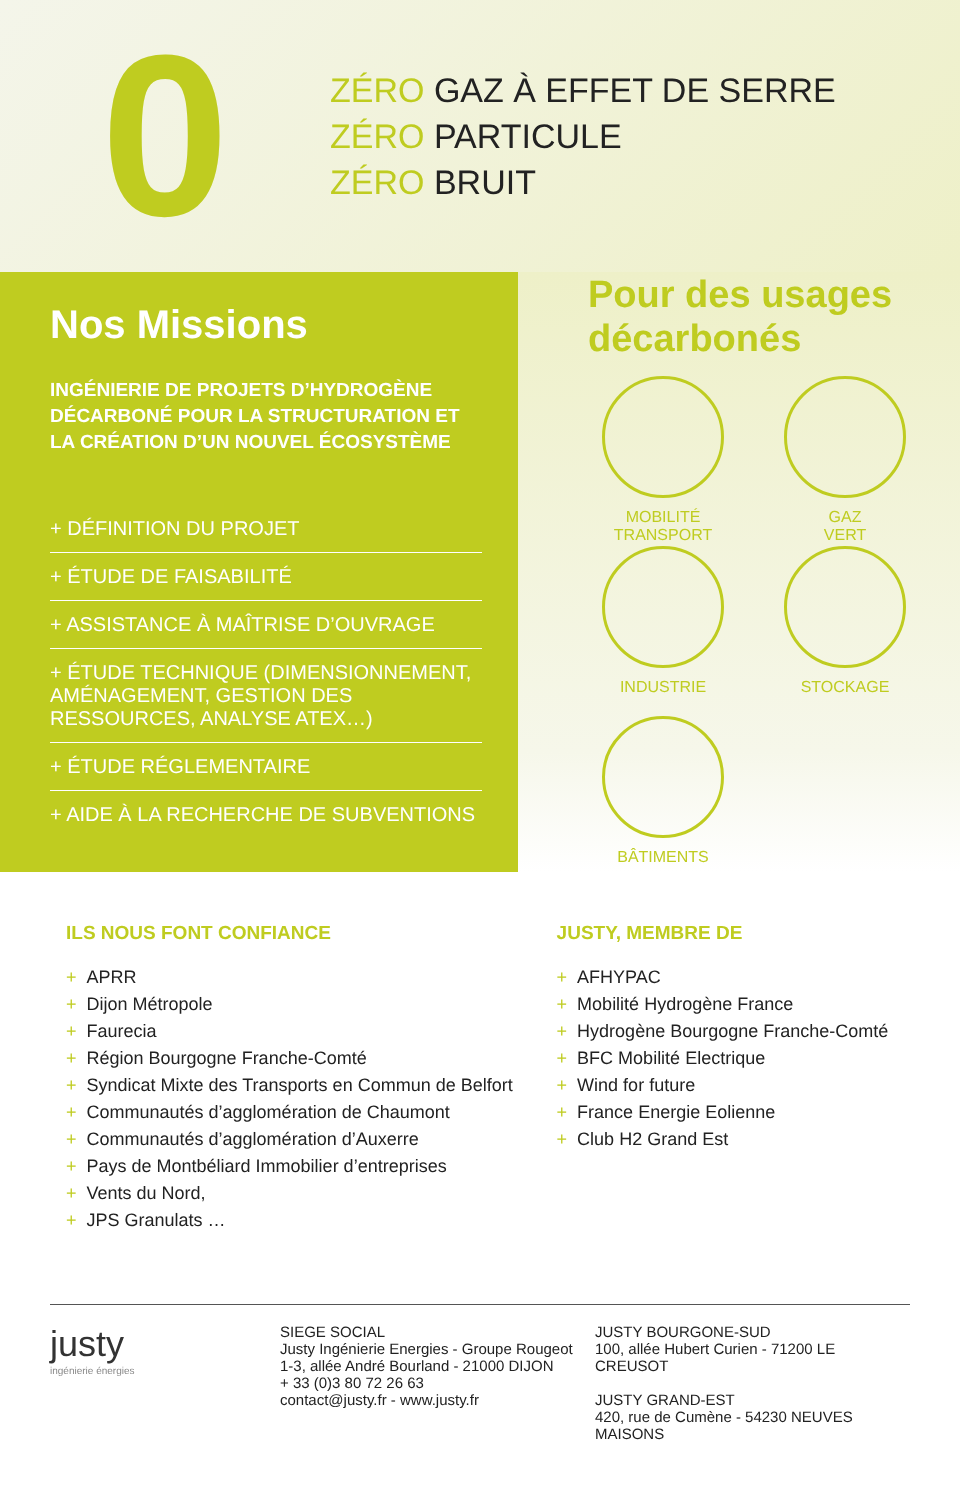0
ZÉRO GAZ À EFFET DE SERRE
ZÉRO PARTICULE
ZÉRO BRUIT
Nos Missions
INGÉNIERIE DE PROJETS D’HYDROGÈNE DÉCARBONÉ POUR LA STRUCTURATION ET LA CRÉATION D’UN NOUVEL ÉCOSYSTÈME
+ DÉFINITION DU PROJET
+ ÉTUDE DE FAISABILITÉ
+ ASSISTANCE À MAÎTRISE D’OUVRAGE
+ ÉTUDE TECHNIQUE (DIMENSIONNEMENT, AMÉNAGEMENT, GESTION DES RESSOURCES, ANALYSE ATEX…)
+ ÉTUDE RÉGLEMENTAIRE
+ AIDE À LA RECHERCHE DE SUBVENTIONS
Pour des usages décarbonés
MOBILITÉ
TRANSPORT
GAZ
VERT
INDUSTRIE
STOCKAGE
BÂTIMENTS
ILS NOUS FONT CONFIANCE
+ APRR
+ Dijon Métropole
+ Faurecia
+ Région Bourgogne Franche-Comté
+ Syndicat Mixte des Transports en Commun de Belfort
+ Communautés d’agglomération de Chaumont
+ Communautés d’agglomération d’Auxerre
+ Pays de Montbéliard Immobilier d’entreprises
+ Vents du Nord,
+ JPS Granulats …
JUSTY, MEMBRE DE
+ AFHYPAC
+ Mobilité Hydrogène France
+ Hydrogène Bourgogne Franche-Comté
+ BFC Mobilité Electrique
+ Wind for future
+ France Energie Eolienne
+ Club H2 Grand Est
justy
ingénierie énergies
SIEGE SOCIAL
Justy Ingénierie Energies - Groupe Rougeot
1-3, allée André Bourland - 21000 DIJON
+ 33 (0)3 80 72 26 63
contact@justy.fr - www.justy.fr
JUSTY BOURGONE-SUD
100, allée Hubert Curien - 71200 LE CREUSOT
JUSTY GRAND-EST
420, rue de Cumène - 54230 NEUVES MAISONS